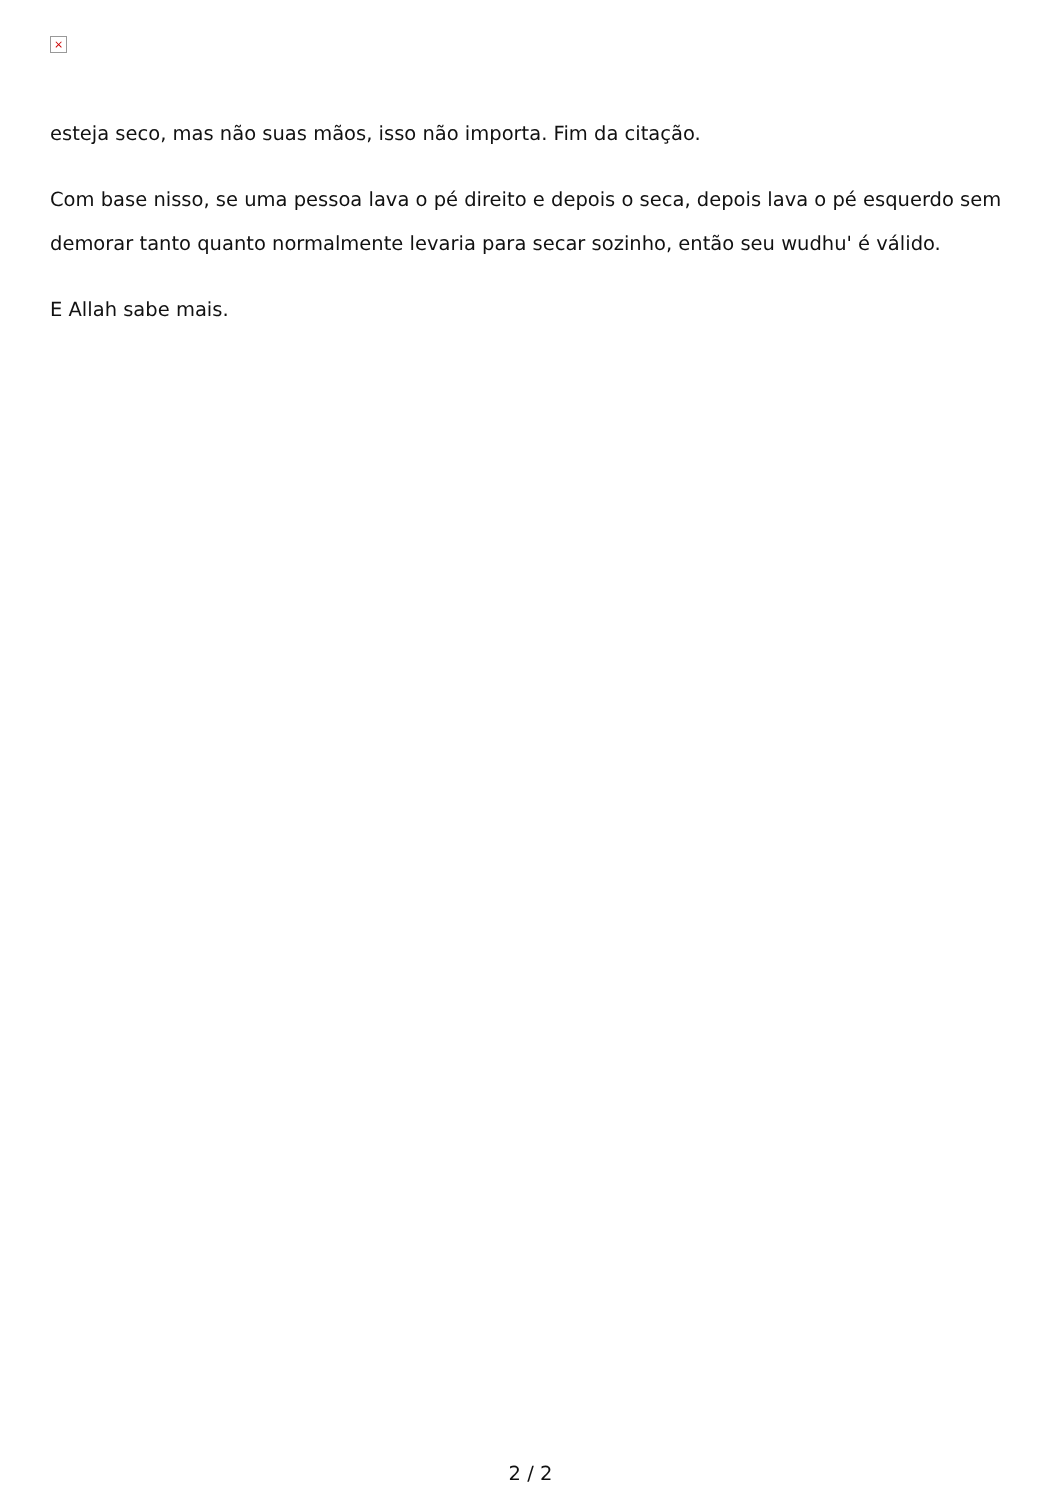×
esteja seco, mas não suas mãos, isso não importa. Fim da citação.
Com base nisso, se uma pessoa lava o pé direito e depois o seca, depois lava o pé esquerdo sem demorar tanto quanto normalmente levaria para secar sozinho, então seu wudhu' é válido.
E Allah sabe mais.
2 / 2